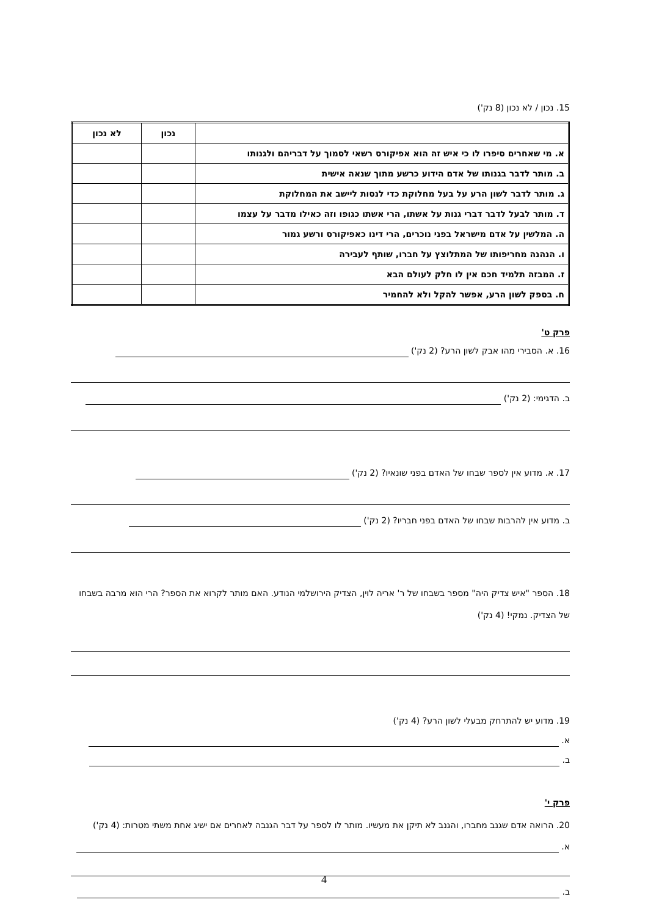15. נכון / לא נכון (8 נק')
| | נכון | לא נכון |
| --- | --- | --- |
| א. מי שאחרים סיפרו לו כי איש זה הוא אפיקורס רשאי לסמוך על דבריהם ולגנותו | | |
| ב. מותר לדבר בגנותו של אדם הידוע כרשע מתוך שנאה אישית | | |
| ג. מותר לדבר לשון הרע על בעל מחלוקת כדי לנסות ליישב את המחלוקת | | |
| ד. מותר לבעל לדבר דברי גנות על אשתו, הרי אשתו כגופו וזה כאילו מדבר על עצמו | | |
| ה. המלשין על אדם מישראל בפני נוכרים, הרי דינו כאפיקורס ורשע גמור | | |
| ו. הנהנה מחריפותו של המתלוצץ על חברו, שותף לעבירה | | |
| ז. המבזה תלמיד חכם אין לו חלק לעולם הבא | | |
| ח. בספק לשון הרע, אפשר להקל ולא להחמיר | | |
פרק ט'
16. א. הסבירי מהו אבק לשון הרע? (2 נק')
ב. הדגימי: (2 נק')
17. א. מדוע אין לספר שבחו של האדם בפני שונאיו? (2 נק')
ב. מדוע אין להרבות שבחו של האדם בפני חבריו? (2 נק')
18. הספר "איש צדיק היה" מספר בשבחו של ר' אריה לוין, הצדיק הירושלמי הנודע. האם מותר לקרוא את הספר? הרי הוא מרבה בשבחו של הצדיק. נמקי! (4 נק')
19. מדוע יש להתרחק מבעלי לשון הרע? (4 נק')
א.
ב.
פרק י'
20. הרואה אדם שגנב מחברו, והגנב לא תיקן את מעשיו. מותר לו לספר על דבר הגנבה לאחרים אם ישיג אחת משתי מטרות: (4 נק')
א.
ב.
4